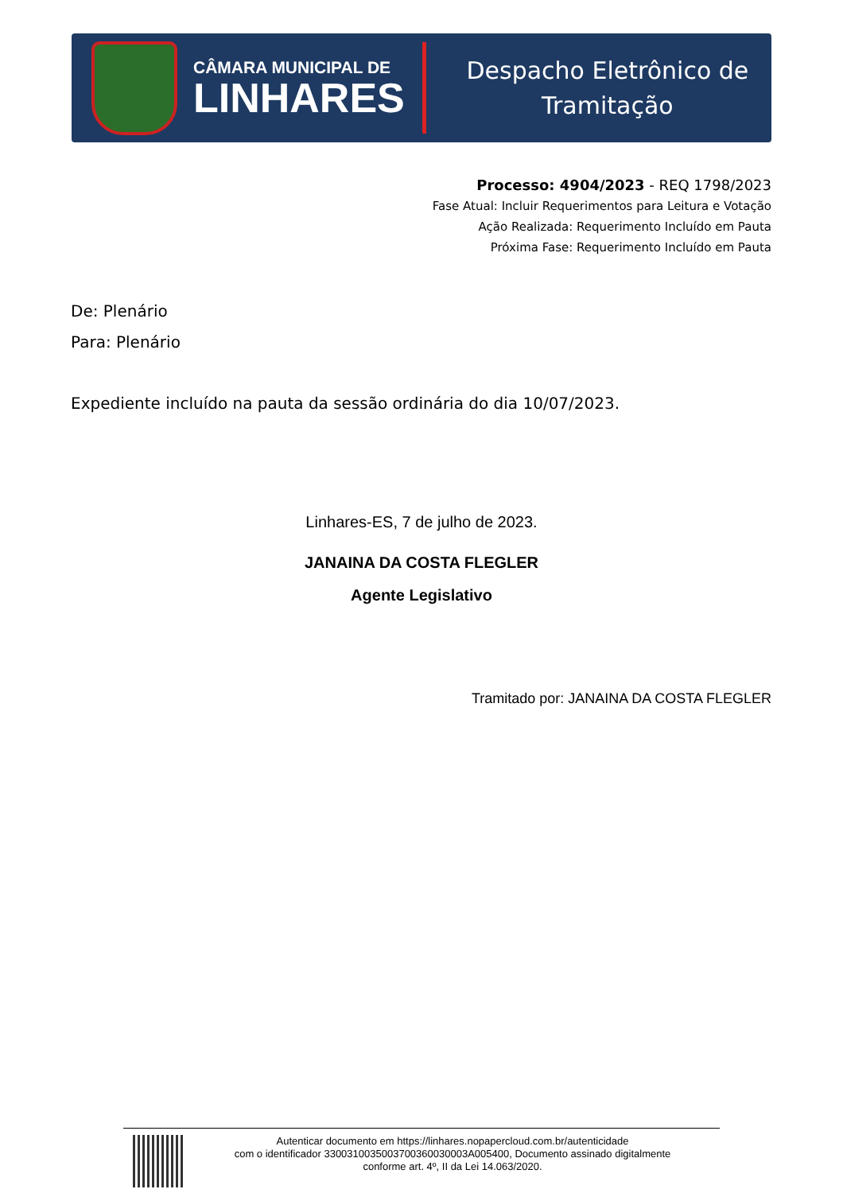CÂMARA MUNICIPAL DE
LINHARES
Despacho Eletrônico de
Tramitação
Processo: 4904/2023 - REQ 1798/2023
Fase Atual: Incluir Requerimentos para Leitura e Votação
Ação Realizada: Requerimento Incluído em Pauta
Próxima Fase: Requerimento Incluído em Pauta
De: Plenário
Para: Plenário
Expediente incluído na pauta da sessão ordinária do dia 10/07/2023.
Linhares-ES, 7 de julho de 2023.
JANAINA DA COSTA FLEGLER
Agente Legislativo
Tramitado por: JANAINA DA COSTA FLEGLER
Autenticar documento em https://linhares.nopapercloud.com.br/autenticidade
com o identificador 3300310035003700360030003A005400, Documento assinado digitalmente
conforme art. 4º, II da Lei 14.063/2020.